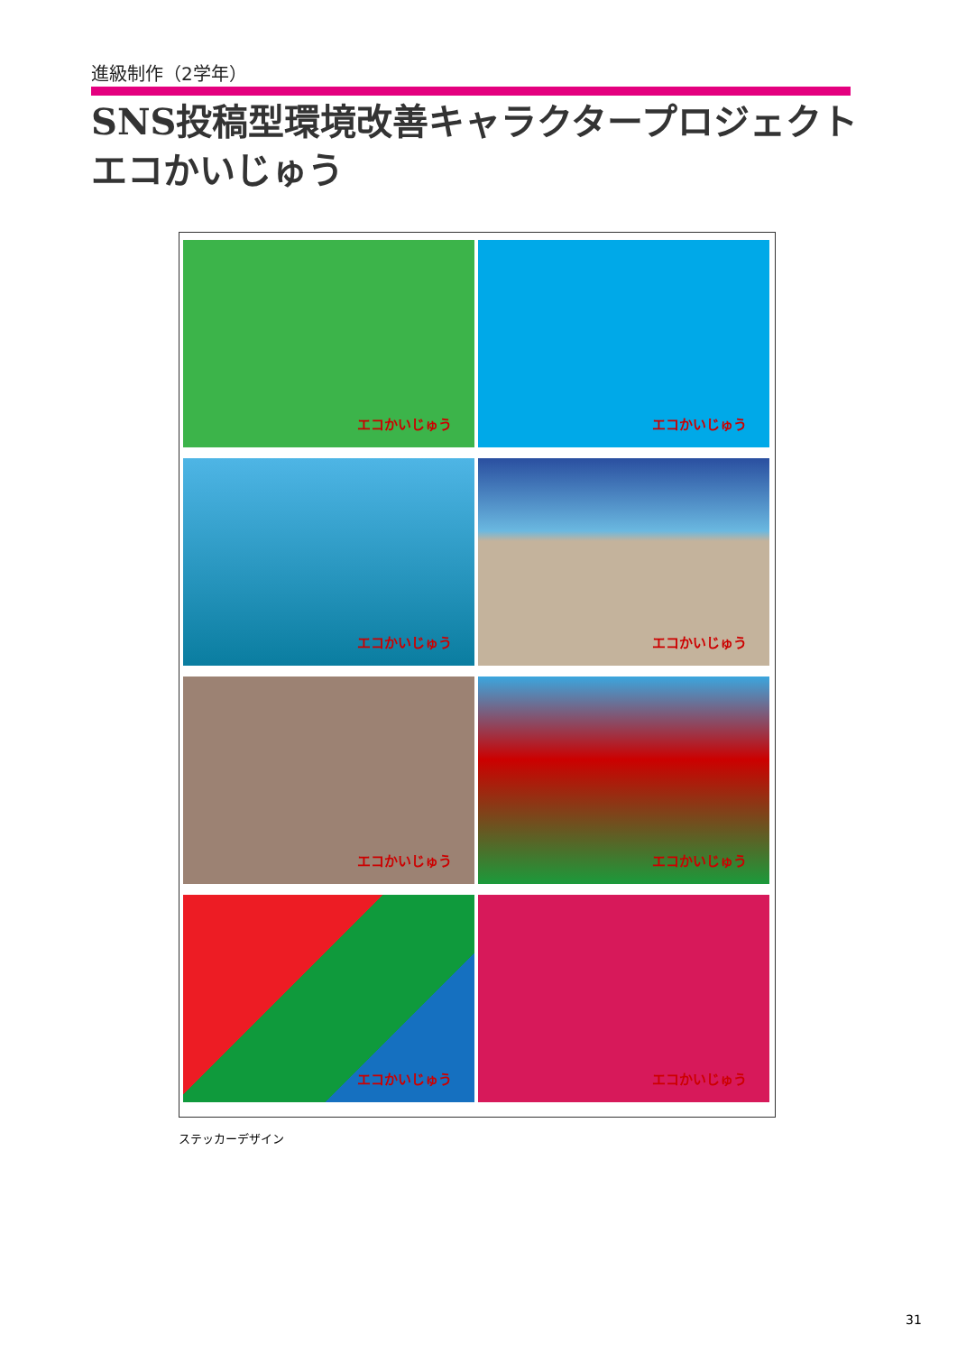進級制作（2学年）
SNS投稿型環境改善キャラクタープロジェクト
エコかいじゅう
エコかいじゅう
エコかいじゅう
エコかいじゅう
エコかいじゅう
エコかいじゅう
エコかいじゅう
エコかいじゅう
エコかいじゅう
ステッカーデザイン
31